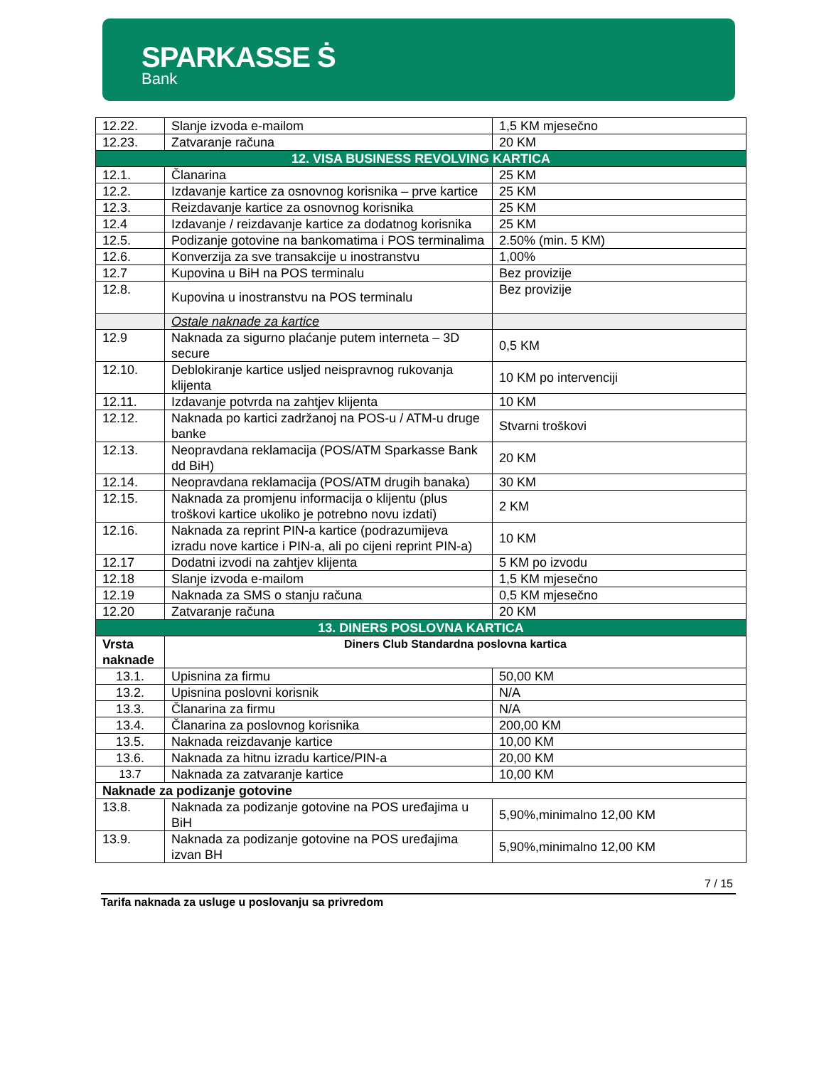SPARKASSE Ṡ
Bank
| 12.22. | Slanje izvoda e-mailom | 1,5 KM mjesečno |
| 12.23. | Zatvaranje računa | 20 KM |
| 12. VISA BUSINESS REVOLVING KARTICA | | |
| 12.1. | Članarina | 25 KM |
| 12.2. | Izdavanje kartice za osnovnog korisnika – prve kartice | 25 KM |
| 12.3. | Reizdavanje kartice za osnovnog korisnika | 25 KM |
| 12.4 | Izdavanje / reizdavanje kartice za dodatnog korisnika | 25 KM |
| 12.5. | Podizanje gotovine na bankomatima i POS terminalima | 2.50% (min. 5 KM) |
| 12.6. | Konverzija za sve transakcije u inostranstvu | 1,00% |
| 12.7 | Kupovina u BiH na POS terminalu | Bez provizije |
| 12.8. | Kupovina u inostranstvu na POS terminalu | Bez provizije |
| | Ostale naknade za kartice | |
| 12.9 | Naknada za sigurno plaćanje putem interneta – 3D secure | 0,5 KM |
| 12.10. | Deblokiranje kartice usljed neispravnog rukovanja klijenta | 10 KM po intervenciji |
| 12.11. | Izdavanje potvrda na zahtjev klijenta | 10 KM |
| 12.12. | Naknada po kartici zadržanoj na POS-u / ATM-u druge banke | Stvarni troškovi |
| 12.13. | Neopravdana reklamacija (POS/ATM Sparkasse Bank dd BiH) | 20 KM |
| 12.14. | Neopravdana reklamacija (POS/ATM drugih banaka) | 30 KM |
| 12.15. | Naknada za promjenu informacija o klijentu (plus troškovi kartice ukoliko je potrebno novu izdati) | 2 KM |
| 12.16. | Naknada za reprint PIN-a kartice (podrazumijeva izradu nove kartice i PIN-a, ali po cijeni reprint PIN-a) | 10 KM |
| 12.17 | Dodatni izvodi na zahtjev klijenta | 5 KM po izvodu |
| 12.18 | Slanje izvoda e-mailom | 1,5 KM mjesečno |
| 12.19 | Naknada za SMS o stanju računa | 0,5 KM mjesečno |
| 12.20 | Zatvaranje računa | 20 KM |
| 13. DINERS POSLOVNA KARTICA | | |
| Vrsta naknade | Diners Club Standardna poslovna kartica | |
| 13.1. | Upisnina za firmu | 50,00 KM |
| 13.2. | Upisnina poslovni korisnik | N/A |
| 13.3. | Članarina za firmu | N/A |
| 13.4. | Članarina za poslovnog korisnika | 200,00 KM |
| 13.5. | Naknada reizdavanje kartice | 10,00 KM |
| 13.6. | Naknada za hitnu izradu kartice/PIN-a | 20,00 KM |
| 13.7 | Naknada za zatvaranje kartice | 10,00 KM |
| Naknade za podizanje gotovine | | |
| 13.8. | Naknada za podizanje gotovine na POS uređajima u BiH | 5,90%,minimalno 12,00 KM |
| 13.9. | Naknada za podizanje gotovine na POS uređajima izvan BH | 5,90%,minimalno 12,00 KM |
7 / 15
Tarifa naknada za usluge u poslovanju sa privredom